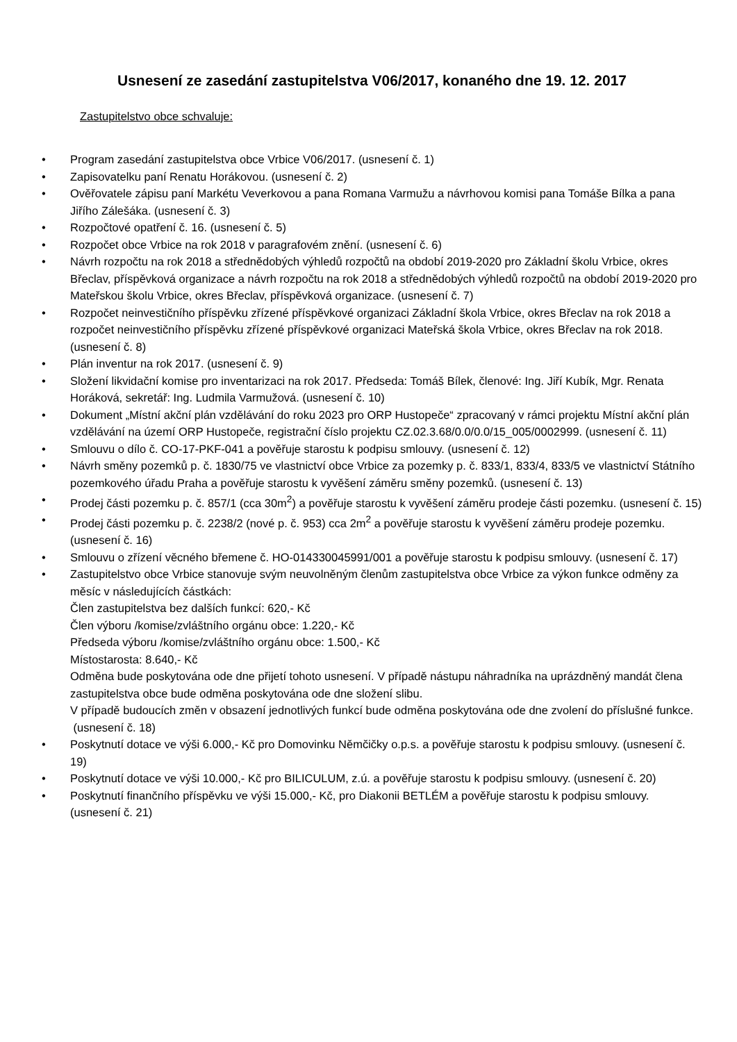Usnesení ze zasedání zastupitelstva V06/2017, konaného dne 19. 12. 2017
Zastupitelstvo obce schvaluje:
• Program zasedání zastupitelstva obce Vrbice V06/2017. (usnesení č. 1)
• Zapisovatelku paní Renatu Horákovou. (usnesení č. 2)
• Ověřovatele zápisu paní Markétu Veverkovou a pana Romana Varmužu a návrhovou komisi pana Tomáše Bílka a pana Jiřího Zálešáka. (usnesení č. 3)
• Rozpočtové opatření č. 16. (usnesení č. 5)
• Rozpočet obce Vrbice na rok 2018 v paragrafovém znění. (usnesení č. 6)
• Návrh rozpočtu na rok 2018 a střednědobých výhledů rozpočtů na období 2019-2020 pro Základní školu Vrbice, okres Břeclav, příspěvková organizace a návrh rozpočtu na rok 2018 a střednědobých výhledů rozpočtů na období 2019-2020 pro Mateřskou školu Vrbice, okres Břeclav, příspěvková organizace. (usnesení č. 7)
• Rozpočet neinvestičního příspěvku zřízené příspěvkové organizaci Základní škola Vrbice, okres Břeclav na rok 2018 a rozpočet neinvestičního příspěvku zřízené příspěvkové organizaci Mateřská škola Vrbice, okres Břeclav na rok 2018. (usnesení č. 8)
• Plán inventur na rok 2017. (usnesení č. 9)
• Složení likvidační komise pro inventarizaci na rok 2017. Předseda: Tomáš Bílek, členové: Ing. Jiří Kubík, Mgr. Renata Horáková, sekretář: Ing. Ludmila Varmužová. (usnesení č. 10)
• Dokument „Místní akční plán vzdělávání do roku 2023 pro ORP Hustopeče“ zpracovaný v rámci projektu Místní akční plán vzdělávání na území ORP Hustopeče, registrační číslo projektu CZ.02.3.68/0.0/0.0/15_005/0002999. (usnesení č. 11)
• Smlouvu o dílo č. CO-17-PKF-041 a pověřuje starostu k podpisu smlouvy. (usnesení č. 12)
• Návrh směny pozemků p. č. 1830/75 ve vlastnictví obce Vrbice za pozemky p. č. 833/1, 833/4, 833/5 ve vlastnictví Státního pozemkového úřadu Praha a pověřuje starostu k vyvěšení záměru směny pozemků. (usnesení č. 13)
• Prodej části pozemku p. č. 857/1 (cca 30m<sup>2</sup>) a pověřuje starostu k vyvěšení záměru prodeje části pozemku. (usnesení č. 15)
• Prodej části pozemku p. č. 2238/2 (nové p. č. 953) cca 2m<sup>2</sup> a pověřuje starostu k vyvěšení záměru prodeje pozemku. (usnesení č. 16)
• Smlouvu o zřízení věcného břemene č. HO-014330045991/001 a pověřuje starostu k podpisu smlouvy. (usnesení č. 17)
• Zastupitelstvo obce Vrbice stanovuje svým neuvolněným členům zastupitelstva obce Vrbice za výkon funkce odměny za měsíc v následujících částkách:
Člen zastupitelstva bez dalších funkcí: 620,- Kč
Člen výboru /komise/zvláštního orgánu obce: 1.220,- Kč
Předseda výboru /komise/zvláštního orgánu obce: 1.500,- Kč
Místostarosta: 8.640,- Kč
Odměna bude poskytována ode dne přijetí tohoto usnesení. V případě nástupu náhradníka na uprázdněný mandát člena zastupitelstva obce bude odměna poskytována ode dne složení slibu.
V případě budoucích změn v obsazení jednotlivých funkcí bude odměna poskytována ode dne zvolení do příslušné funkce.
(usnesení č. 18)
• Poskytnutí dotace ve výši 6.000,- Kč pro Domovinku Němčičky o.p.s. a pověřuje starostu k podpisu smlouvy. (usnesení č. 19)
• Poskytnutí dotace ve výši 10.000,- Kč pro BILICULUM, z.ú. a pověřuje starostu k podpisu smlouvy. (usnesení č. 20)
• Poskytnutí finančního příspěvku ve výši 15.000,- Kč, pro Diakonii BETLÉM a pověřuje starostu k podpisu smlouvy. (usnesení č. 21)